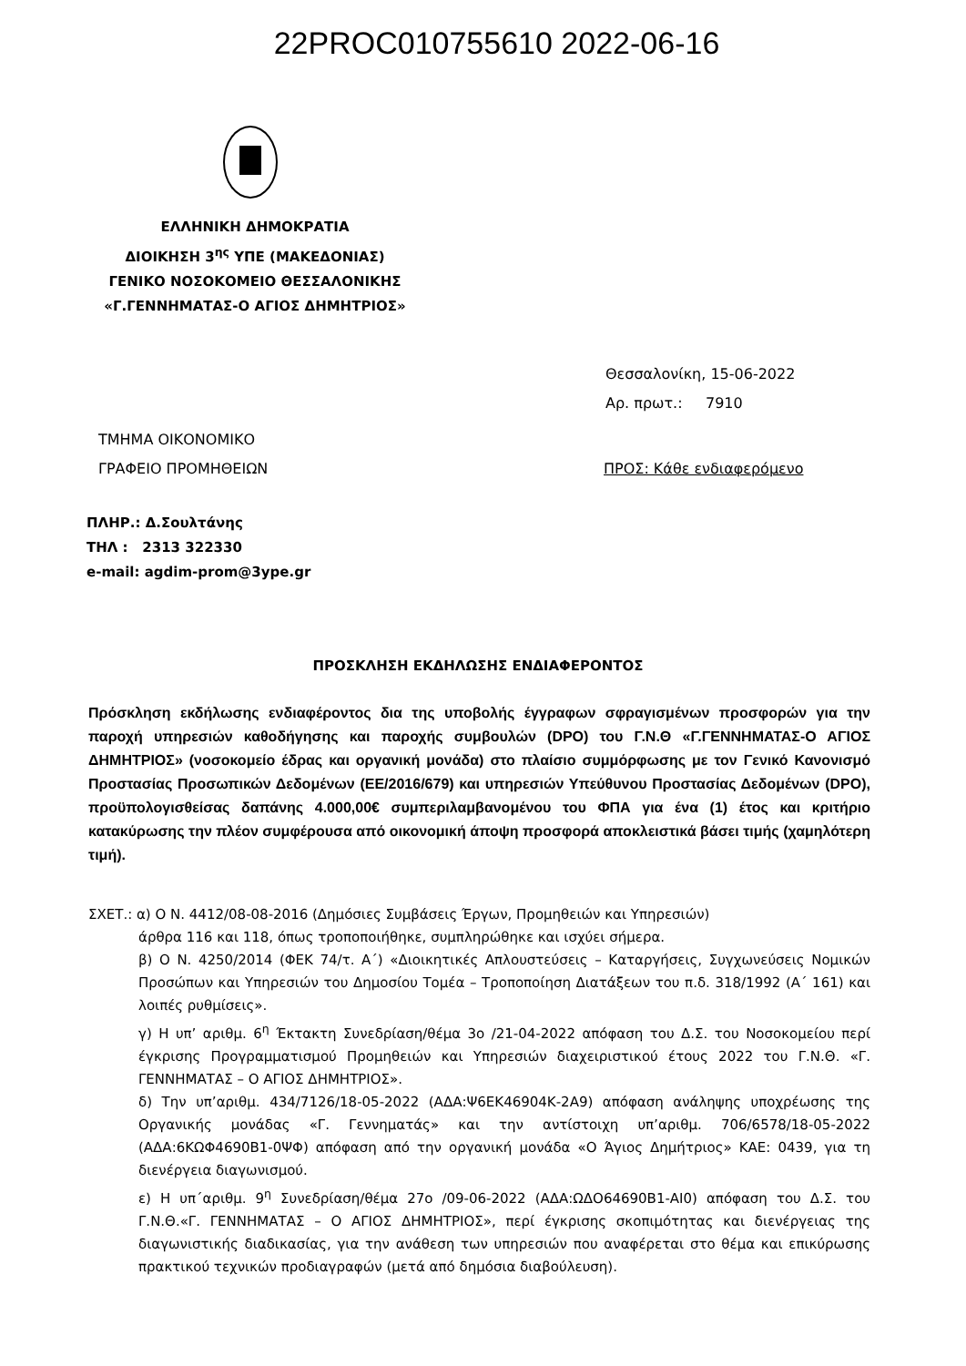22PROC010755610 2022-06-16
ΕΛΛΗΝΙΚΗ ΔΗΜΟΚΡΑΤΙΑ
ΔΙΟΙΚΗΣΗ 3<sup>ης</sup> ΥΠΕ (ΜΑΚΕΔΟΝΙΑΣ)
ΓΕΝΙΚΟ ΝΟΣΟΚΟΜΕΙΟ ΘΕΣΣΑΛΟΝΙΚΗΣ
«Γ.ΓΕΝΝΗΜΑΤΑΣ-Ο ΑΓΙΟΣ ΔΗΜΗΤΡΙΟΣ»
Θεσσαλονίκη, 15-06-2022
Αρ. πρωτ.: 7910
ΤΜΗΜΑ ΟΙΚΟΝΟΜΙΚΟ
ΓΡΑΦΕΙΟ ΠΡΟΜΗΘΕΙΩΝ
ΠΡΟΣ: Κάθε ενδιαφερόμενο
ΠΛΗΡ.: Δ.Σουλτάνης
ΤΗΛ : 2313 322330
e-mail: agdim-prom@3ype.gr
ΠΡΟΣΚΛΗΣΗ ΕΚΔΗΛΩΣΗΣ ΕΝΔΙΑΦΕΡΟΝΤΟΣ
Πρόσκληση εκδήλωσης ενδιαφέροντος δια της υποβολής έγγραφων σφραγισμένων προσφορών για την παροχή υπηρεσιών καθοδήγησης και παροχής συμβουλών (DPO) του Γ.Ν.Θ «Γ.ΓΕΝΝΗΜΑΤΑΣ-Ο ΑΓΙΟΣ ΔΗΜΗΤΡΙΟΣ» (νοσοκομείο έδρας και οργανική μονάδα) στο πλαίσιο συμμόρφωσης με τον Γενικό Κανονισμό Προστασίας Προσωπικών Δεδομένων (ΕΕ/2016/679) και υπηρεσιών Υπεύθυνου Προστασίας Δεδομένων (DPO), προϋπολογισθείσας δαπάνης 4.000,00€ συμπεριλαμβανομένου του ΦΠΑ για ένα (1) έτος και κριτήριο κατακύρωσης την πλέον συμφέρουσα από οικονομική άποψη προσφορά αποκλειστικά βάσει τιμής (χαμηλότερη τιμή).
ΣΧΕΤ.: α) Ο Ν. 4412/08-08-2016 (Δημόσιες Συμβάσεις Έργων, Προμηθειών και Υπηρεσιών)
άρθρα 116 και 118, όπως τροποποιήθηκε, συμπληρώθηκε και ισχύει σήμερα.
β) Ο Ν. 4250/2014 (ΦΕΚ 74/τ. Α΄) «Διοικητικές Απλουστεύσεις – Καταργήσεις, Συγχωνεύσεις Νομικών Προσώπων και Υπηρεσιών του Δημοσίου Τομέα – Τροποποίηση Διατάξεων του π.δ. 318/1992 (Α΄ 161) και λοιπές ρυθμίσεις».
γ) Η υπ’ αριθμ. 6<sup>η</sup> Έκτακτη Συνεδρίαση/θέμα 3ο /21-04-2022 απόφαση του Δ.Σ. του Νοσοκομείου περί έγκρισης Προγραμματισμού Προμηθειών και Υπηρεσιών διαχειριστικού έτους 2022 του Γ.Ν.Θ. «Γ. ΓΕΝΝΗΜΑΤΑΣ – Ο ΑΓΙΟΣ ΔΗΜΗΤΡΙΟΣ».
δ) Την υπ’αριθμ. 434/7126/18-05-2022 (ΑΔΑ:Ψ6ΕΚ46904Κ-2Α9) απόφαση ανάληψης υποχρέωσης της Οργανικής μονάδας «Γ. Γεννηματάς» και την αντίστοιχη υπ’αριθμ. 706/6578/18-05-2022 (ΑΔΑ:6ΚΩΦ4690Β1-0ΨΦ) απόφαση από την οργανική μονάδα «Ο Άγιος Δημήτριος» ΚΑΕ: 0439, για τη διενέργεια διαγωνισμού.
ε) Η υπ΄αριθμ. 9<sup>η</sup> Συνεδρίαση/θέμα 27ο /09-06-2022 (ΑΔΑ:ΩΔΟ64690Β1-ΑΙ0) απόφαση του Δ.Σ. του Γ.Ν.Θ.«Γ. ΓΕΝΝΗΜΑΤΑΣ – Ο ΑΓΙΟΣ ΔΗΜΗΤΡΙΟΣ», περί έγκρισης σκοπιμότητας και διενέργειας της διαγωνιστικής διαδικασίας, για την ανάθεση των υπηρεσιών που αναφέρεται στο θέμα και επικύρωσης πρακτικού τεχνικών προδιαγραφών (μετά από δημόσια διαβούλευση).